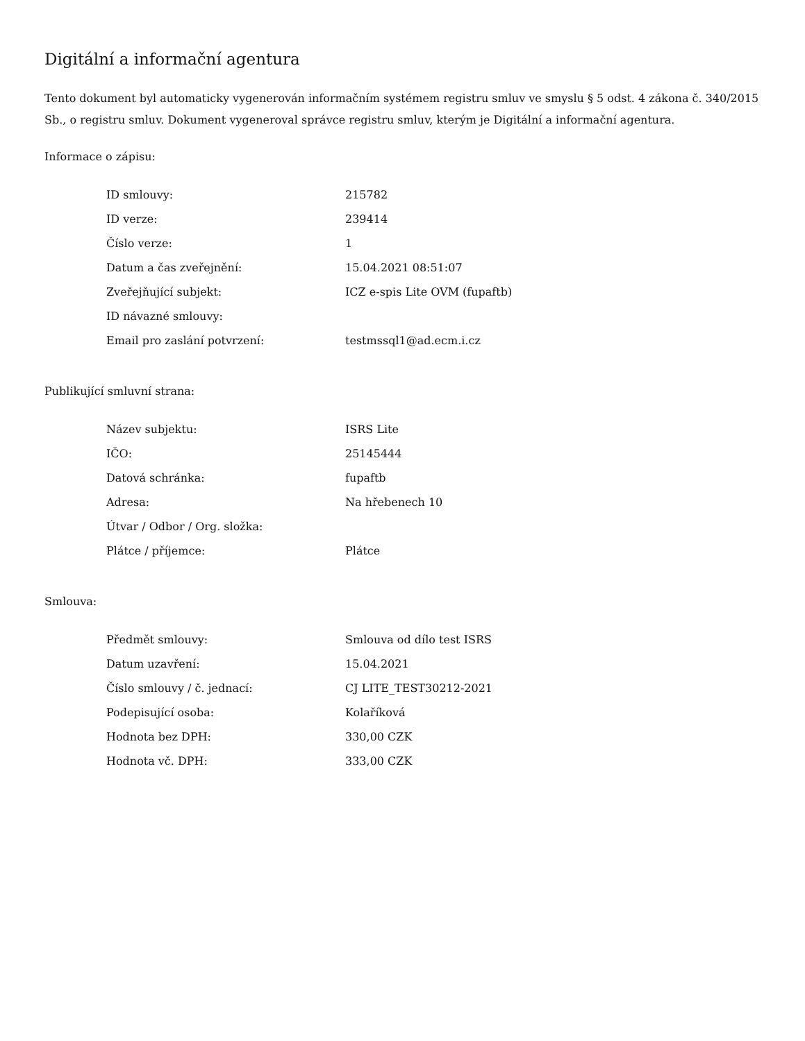Digitální a informační agentura
Tento dokument byl automaticky vygenerován informačním systémem registru smluv ve smyslu § 5 odst. 4 zákona č. 340/2015 Sb., o registru smluv. Dokument vygeneroval správce registru smluv, kterým je Digitální a informační agentura.
Informace o zápisu:
| ID smlouvy: | 215782 |
| ID verze: | 239414 |
| Číslo verze: | 1 |
| Datum a čas zveřejnění: | 15.04.2021 08:51:07 |
| Zveřejňující subjekt: | ICZ e-spis Lite OVM (fupaftb) |
| ID návazné smlouvy: | |
| Email pro zaslání potvrzení: | testmssql1@ad.ecm.i.cz |
Publikující smluvní strana:
| Název subjektu: | ISRS Lite |
| IČO: | 25145444 |
| Datová schránka: | fupaftb |
| Adresa: | Na hřebenech 10 |
| Útvar / Odbor / Org. složka: | |
| Plátce / příjemce: | Plátce |
Smlouva:
| Předmět smlouvy: | Smlouva od dílo test ISRS |
| Datum uzavření: | 15.04.2021 |
| Číslo smlouvy / č. jednací: | CJ LITE_TEST30212-2021 |
| Podepisující osoba: | Kolaříková |
| Hodnota bez DPH: | 330,00 CZK |
| Hodnota vč. DPH: | 333,00 CZK |